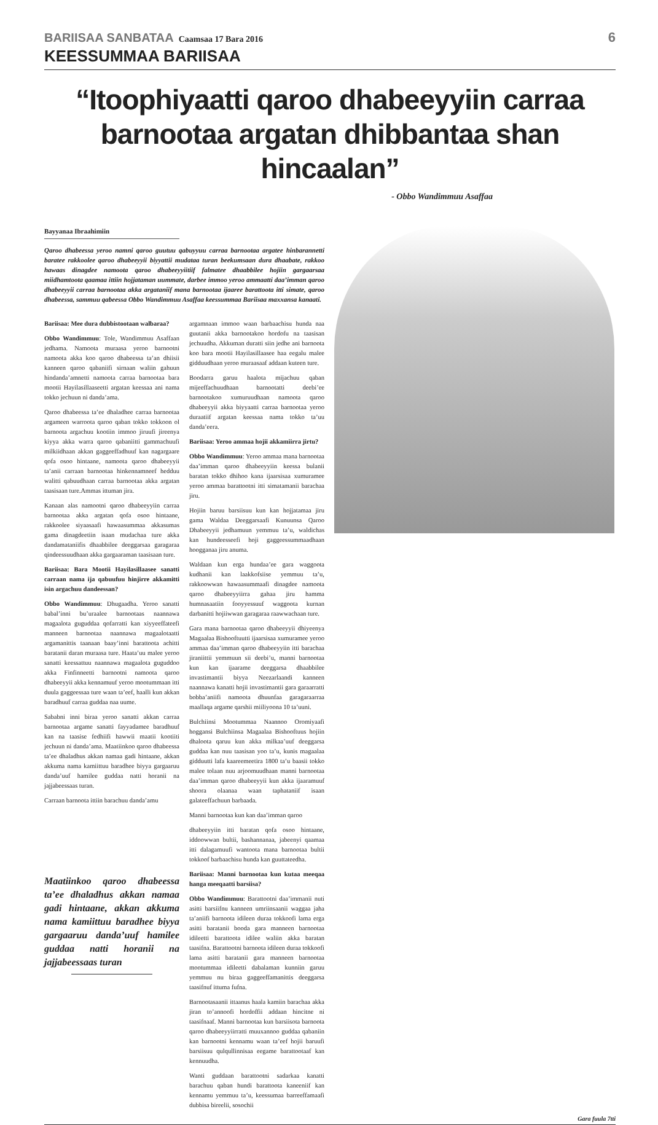BARIISAA SANBATAA Caamsaa 17 Bara 2016 6
KEESSUMMAA BARIISAA
“Itoophiyaatti qaroo dhabeeyyiin carraa barnootaa argatan dhibbantaa shan hincaalan”
- Obbo Wandimmuu Asaffaa
Bayyanaa Ibraahimiin
Qaroo dhabeessa yeroo namni qaroo guutuu qabuyyuu carraa barnootaa argatee hinbarannetti baratee rakkoolee qaroo dhabeeyyii biyyattii mudataa turan beekumsaan dura dhaabate, rakkoo hawaas dinagdee namoota qaroo dhabeeyyiitiif falmatee dhaabbilee hojiin gargaarsaa miidhamtoota qaamaa ittiin hojjataman uummate, darbee immoo yeroo ammaatti daa’imman qaroo dhabeeyyii carraa barnootaa akka argataniif mana barnootaa ijaaree barattoota itti simate, qaroo dhabeessa, sammuu qabeessa Obbo Wandimmuu Asaffaa keessummaa Bariisaa maxxansa kanaati.
Bariisaa: Mee dura dubbistootaan walbaraa?
Obbo Wandimmuu: Tole, Wandimmuu Asaffaan jedhama. Namoota muraasa yeroo barnootni namoota akka koo qaroo dhabeessa ta’an dhiisii kanneen qaroo qabaniifi sirnaan waliin gahuun hindanda’amnetti namoota carraa barnootaa bara mootii Hayilasillaaseetti argatan keessaa ani nama tokko jechuun ni danda’ama.
Qaroo dhabeessa ta’ee dhaladhee carraa barnootaa argameen warroota qaroo qaban tokko tokkoon ol barnoota argachuu kootiin immoo jiruufi jireenya kiyya akka warra qaroo qabaniitti gammachuufi milkiidhaan akkan gaggeeffadhuuf kan nagargaare qofa osoo hintaane, namoota qaroo dhabeeyyii ta’anii carraan barnootaa hinkennamneef hedduu walitti qabuudhaan carraa barnootaa akka argatan taasisaan ture.Ammas ittuman jira.
Kanaan alas namootni qaroo dhabeeyyiin carraa barnootaa akka argatan qofa osoo hintaane, rakkoolee siyaasaafi hawaasummaa akkasumas gama dinagdeetiin isaan mudachaa ture akka dandamataniifis dhaabbilee deeggarsaa garagaraa qindeessuudhaan akka gargaaraman taasisaan ture.
Bariisaa: Bara Mootii Hayilasillaasee sanatti carraan nama ija qabuufuu hinjirre akkamitti isin argachuu dandeessan?
Obbo Wandimmuu: Dhugaadha. Yeroo sanatti babal’inni bu’uraalee barnootaas naannawa magaalota guguddaa qofarratti kan xiyyeeffateefi manneen barnootaa naannawa magaalotaatti argamanittis taanaan baay’inni barattoota achitti baratanii daran muraasa ture. Haata’uu malee yeroo sanatti keessattuu naannawa magaalota guguddoo akka Finfinneetti barnootni namoota qaroo dhabeeyyii akka kennamuuf yeroo mootummaan itti duula gaggeessaa ture waan ta’eef, haalli kun akkan baradhuuf carraa guddaa naa uume.
Sababni inni biraa yeroo sanatti akkan carraa barnootaa argame sanatti fayyadamee baradhuuf kan na taasise fedhiifi hawwii maatii kootiiti jechuun ni danda’ama. Maatiinkoo qaroo dhabeessa ta’ee dhaladhus akkan namaa gadi hintaane, akkan akkuma nama kamiittuu baradhee biyya gargaaruu danda’uuf hamilee guddaa natti horanii na jajjabeessaas turan.
Carraan barnoota ittiin barachuu danda’amu
argamnaan immoo waan barbaachisu hunda naa guutanii akka barnootakoo hordofu na taasisan jechuudha. Akkuman duratti siin jedhe ani barnoota koo bara mootii Hayilasillaasee haa eegalu malee gidduudhaan yeroo muraasaaf addaan kuteen ture.
Boodarra garuu haalota mijachuu qaban mijeeffachuudhaan barnootatti deebi’ee barnootakoo xumuruudhaan namoota qaroo dhabeeyyii akka biyyaatti carraa barnootaa yeroo duraatiif argatan keessaa nama tokko ta’uu danda’eera.
Bariisaa: Yeroo ammaa hojii akkamiirra jirtu?
Obbo Wandimmuu: Yeroo ammaa mana barnootaa daa’imman qaroo dhabeeyyiin keessa bulanii baratan tokko dhihoo kana ijaarsisaa xumuramee yeroo ammaa barattootni itti simatamanii barachaa jiru.
Hojiin baruu barsiisuu kun kan hojjatamaa jiru gama Waldaa Deeggarsaafi Kunuunsa Qaroo Dhabeeyyii jedhamuun yemmuu ta’u, waldichas kan hundeesseefi hoji gaggeessummaadhaan hoogganaa jiru anuma.
Waldaan kun erga hundaa’ee gara waggoota kudhanii kan laakkofsiise yemmuu ta’u, rakkoowwan hawaasummaafi dinagdee namoota qaroo dhabeeyyiirra gahaa jiru hamma humnasaatiin fooyyessuuf waggoota kurnan darbanitti hojiiwwan garagaraa raawwachaan ture.
Gara mana barnootaa qaroo dhabeeyyii dhiyeenya Magaalaa Bishooftuutti ijaarsisaa xumuramee yeroo ammaa daa’imman qaroo dhabeeyyiin itti barachaa jiraniittii yemmuun sii deebi’u, manni barnootaa kun kan ijaarame deeggarsa dhaabbilee invastimantii biyya Neezarlaandi kanneen naannawa kanatti hojii invastimantii gara garaarratti bobba’aniifi namoota dhuunfaa garagaraarraa maallaqa argame qarshii miiliyoona 10 ta’uuni.
Bulchiinsi Mootummaa Naannoo Oromiyaafi hoggansi Bulchiinsa Magaalaa Bishooftuus hojiin dhaloota qaruu kun akka milkaa’uuf deeggarsa guddaa kan nuu taasisan yoo ta’u, kunis magaalaa gidduutti lafa kaareemeetira 1800 ta’u baasii tokko malee tolaan nuu arjoomuudhaan manni barnootaa daa’imman qaroo dhabeeyyii kun akka ijaaramuuf shoora olaanaa waan taphataniif isaan galateeffachuun barbaada.
Manni barnootaa kun kan daa’imman qaroo
Maatiinkoo qaroo dhabeessa ta’ee dhaladhus akkan namaa gadi hintaane, akkan akkuma nama kamiittuu baradhee biyya gargaaruu danda’uuf hamilee guddaa natti horanii na jajjabeessaas turan
dhabeeyyiin itti baratan qofa osoo hintaane, iddoowwan bultii, bashannanaa, jabeenyi qaamaa itti dalagamuufi wantoota mana barnootaa bultii tokkoof barbaachisu hunda kan guuttateedha.
Bariisaa: Manni barnootaa kun kutaa meeqaa hanga meeqaatti barsiisa?
Obbo Wandimmuu: Barattootni daa’immanii nuti asitti barsiifnu kanneen umriinsaanii waggaa jaha ta’aniifi barnoota idileen duraa tokkoofi lama erga asitti baratanii booda gara manneen barnootaa idileetti barattoota idilee waliin akka baratan taasifna. Barattootni barnoota idileen duraa tokkoofi lama asitti baratanii gara manneen barnootaa mootummaa idileetti dabalaman kunniin garuu yemmuu nu biraa gaggeeffamanittis deeggarsa taasifnuf ittuma fufna.
Barnootasaanii ittaanus haala kamiin barachaa akka jiran to’annoofi hordoffii addaan hincitne ni taasifnaaf. Manni barnootaa kun barsiisota barnoota qaroo dhabeeyyiirratti muuxannoo guddaa qabaniin kan barnootni kennamu waan ta’eef hojii baruufi barsiisuu qulqullinnisaa eegame barattootaaf kan kennuudha.
Wanti guddaan barattootni sadarkaa kanatti barachuu qaban hundi barattoota kaneeniif kan kennamu yemmuu ta’u, keessumaa barreeffamaafi dubbisa bireelii, sosochii
Gara fuula 7tti